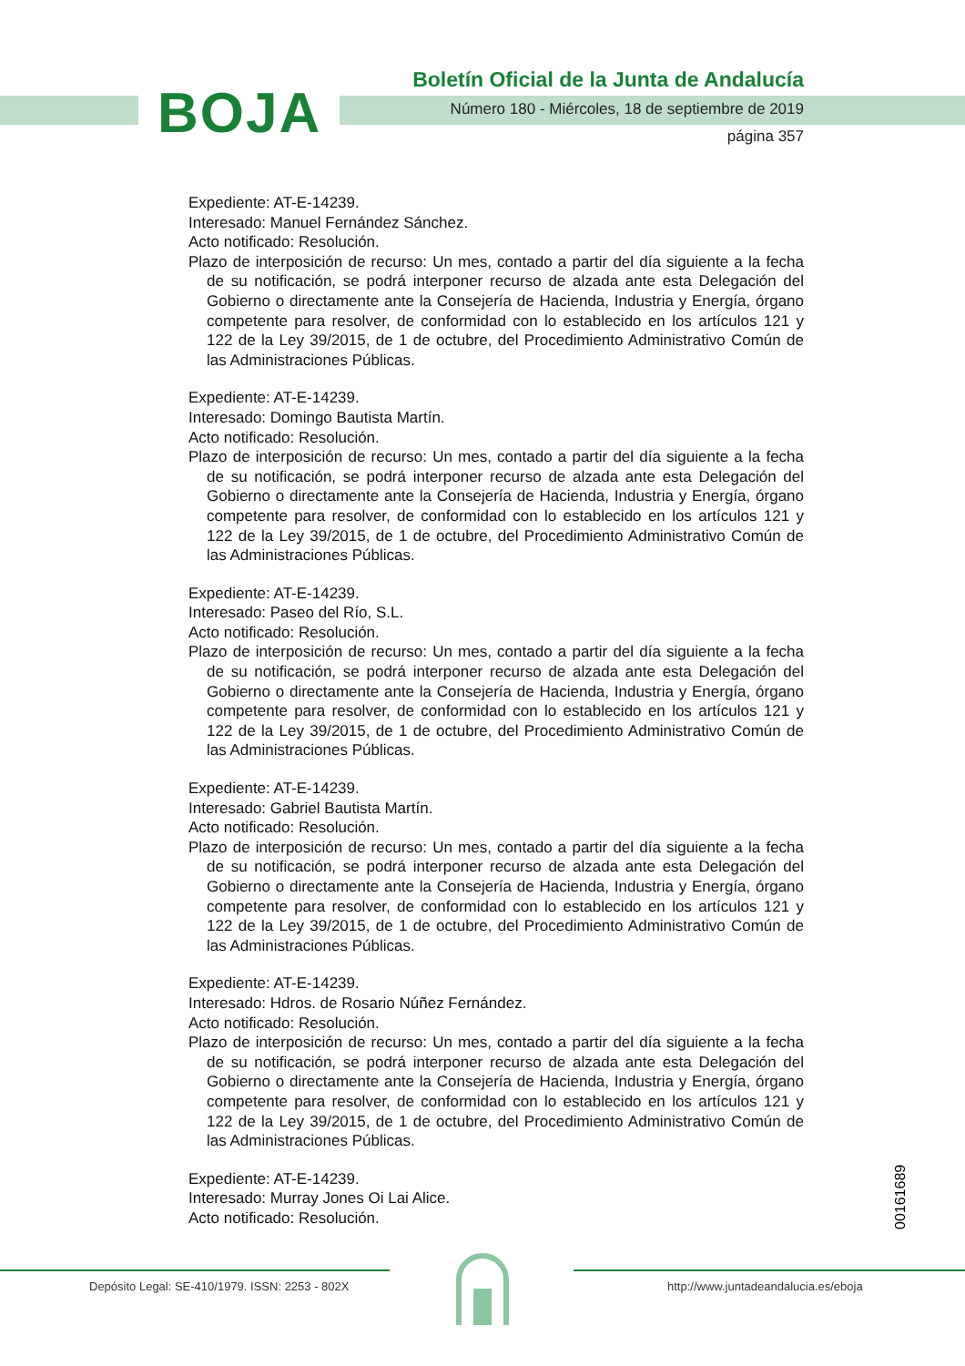BOJA
Boletín Oficial de la Junta de Andalucía
Número 180 - Miércoles, 18 de septiembre de 2019
página 357
Expediente: AT-E-14239.
Interesado: Manuel Fernández Sánchez.
Acto notificado: Resolución.
Plazo de interposición de recurso: Un mes, contado a partir del día siguiente a la fecha de su notificación, se podrá interponer recurso de alzada ante esta Delegación del Gobierno o directamente ante la Consejería de Hacienda, Industria y Energía, órgano competente para resolver, de conformidad con lo establecido en los artículos 121 y 122 de la Ley 39/2015, de 1 de octubre, del Procedimiento Administrativo Común de las Administraciones Públicas.
Expediente: AT-E-14239.
Interesado: Domingo Bautista Martín.
Acto notificado: Resolución.
Plazo de interposición de recurso: Un mes, contado a partir del día siguiente a la fecha de su notificación, se podrá interponer recurso de alzada ante esta Delegación del Gobierno o directamente ante la Consejería de Hacienda, Industria y Energía, órgano competente para resolver, de conformidad con lo establecido en los artículos 121 y 122 de la Ley 39/2015, de 1 de octubre, del Procedimiento Administrativo Común de las Administraciones Públicas.
Expediente: AT-E-14239.
Interesado: Paseo del Río, S.L.
Acto notificado: Resolución.
Plazo de interposición de recurso: Un mes, contado a partir del día siguiente a la fecha de su notificación, se podrá interponer recurso de alzada ante esta Delegación del Gobierno o directamente ante la Consejería de Hacienda, Industria y Energía, órgano competente para resolver, de conformidad con lo establecido en los artículos 121 y 122 de la Ley 39/2015, de 1 de octubre, del Procedimiento Administrativo Común de las Administraciones Públicas.
Expediente: AT-E-14239.
Interesado: Gabriel Bautista Martín.
Acto notificado: Resolución.
Plazo de interposición de recurso: Un mes, contado a partir del día siguiente a la fecha de su notificación, se podrá interponer recurso de alzada ante esta Delegación del Gobierno o directamente ante la Consejería de Hacienda, Industria y Energía, órgano competente para resolver, de conformidad con lo establecido en los artículos 121 y 122 de la Ley 39/2015, de 1 de octubre, del Procedimiento Administrativo Común de las Administraciones Públicas.
Expediente: AT-E-14239.
Interesado: Hdros. de Rosario Núñez Fernández.
Acto notificado: Resolución.
Plazo de interposición de recurso: Un mes, contado a partir del día siguiente a la fecha de su notificación, se podrá interponer recurso de alzada ante esta Delegación del Gobierno o directamente ante la Consejería de Hacienda, Industria y Energía, órgano competente para resolver, de conformidad con lo establecido en los artículos 121 y 122 de la Ley 39/2015, de 1 de octubre, del Procedimiento Administrativo Común de las Administraciones Públicas.
Expediente: AT-E-14239.
Interesado: Murray Jones Oi Lai Alice.
Acto notificado: Resolución.
00161689
Depósito Legal: SE-410/1979. ISSN: 2253 - 802X http://www.juntadeandalucia.es/eboja